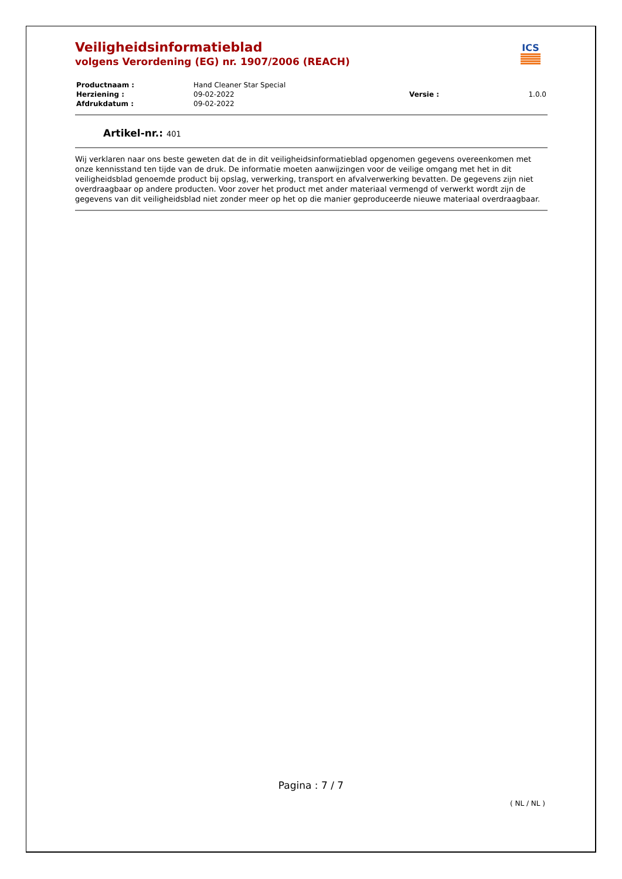ICS
Veiligheidsinformatieblad
volgens Verordening (EG) nr. 1907/2006 (REACH)
| Productnaam : | Hand Cleaner Star Special | | |
| Herziening : | 09-02-2022 | Versie : | 1.0.0 |
| Afdrukdatum : | 09-02-2022 | | |
Artikel-nr.: 401
Wij verklaren naar ons beste geweten dat de in dit veiligheidsinformatieblad opgenomen gegevens overeenkomen met onze kennisstand ten tijde van de druk. De informatie moeten aanwijzingen voor de veilige omgang met het in dit veiligheidsblad genoemde product bij opslag, verwerking, transport en afvalverwerking bevatten. De gegevens zijn niet overdraagbaar op andere producten. Voor zover het product met ander materiaal vermengd of verwerkt wordt zijn de gegevens van dit veiligheidsblad niet zonder meer op het op die manier geproduceerde nieuwe materiaal overdraagbaar.
Pagina : 7 / 7
( NL / NL )